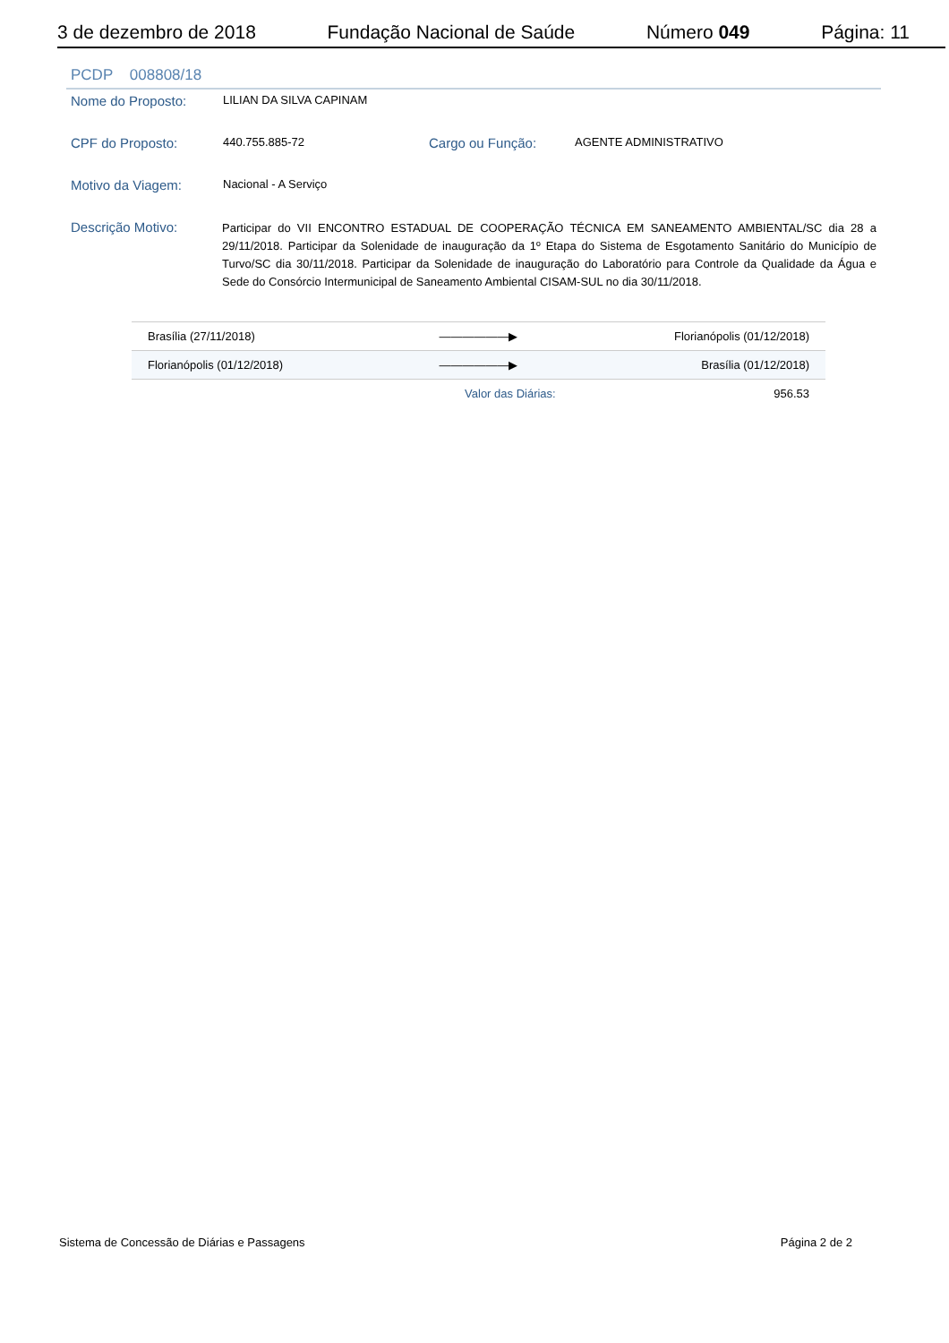3 de dezembro de 2018 Fundação Nacional de Saúde Número 049 Página: 11
PCDP 008808/18
Nome do Proposto:
LILIAN DA SILVA CAPINAM
CPF do Proposto:
440.755.885-72
Cargo ou Função:
AGENTE ADMINISTRATIVO
Motivo da Viagem:
Nacional - A Serviço
Descrição Motivo:
Participar do VII ENCONTRO ESTADUAL DE COOPERAÇÃO TÉCNICA EM SANEAMENTO AMBIENTAL/SC dia 28 a 29/11/2018. Participar da Solenidade de inauguração da 1º Etapa do Sistema de Esgotamento Sanitário do Município de Turvo/SC dia 30/11/2018. Participar da Solenidade de inauguração do Laboratório para Controle da Qualidade da Água e Sede do Consórcio Intermunicipal de Saneamento Ambiental CISAM-SUL no dia 30/11/2018.
| Brasília (27/11/2018) | ——————▶ | Florianópolis (01/12/2018) |
| Florianópolis (01/12/2018) | ——————▶ | Brasília (01/12/2018) |
| | Valor das Diárias: | 956.53 |
Sistema de Concessão de Diárias e Passagens Página 2 de 2